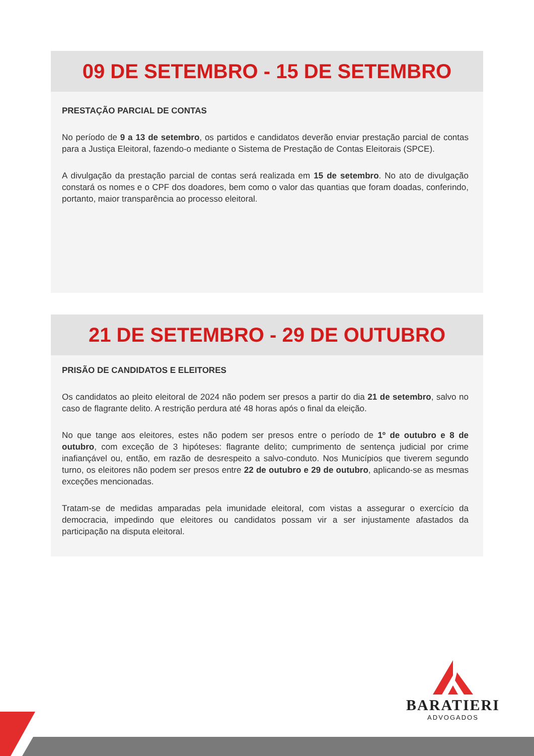09 DE SETEMBRO - 15 DE SETEMBRO
PRESTAÇÃO PARCIAL DE CONTAS
No período de 9 a 13 de setembro, os partidos e candidatos deverão enviar prestação parcial de contas para a Justiça Eleitoral, fazendo-o mediante o Sistema de Prestação de Contas Eleitorais (SPCE).
A divulgação da prestação parcial de contas será realizada em 15 de setembro. No ato de divulgação constará os nomes e o CPF dos doadores, bem como o valor das quantias que foram doadas, conferindo, portanto, maior transparência ao processo eleitoral.
21 DE SETEMBRO - 29 DE OUTUBRO
PRISÃO DE CANDIDATOS E ELEITORES
Os candidatos ao pleito eleitoral de 2024 não podem ser presos a partir do dia 21 de setembro, salvo no caso de flagrante delito. A restrição perdura até 48 horas após o final da eleição.
No que tange aos eleitores, estes não podem ser presos entre o período de 1º de outubro e 8 de outubro, com exceção de 3 hipóteses: flagrante delito; cumprimento de sentença judicial por crime inafiançável ou, então, em razão de desrespeito a salvo-conduto. Nos Municípios que tiverem segundo turno, os eleitores não podem ser presos entre 22 de outubro e 29 de outubro, aplicando-se as mesmas exceções mencionadas.
Tratam-se de medidas amparadas pela imunidade eleitoral, com vistas a assegurar o exercício da democracia, impedindo que eleitores ou candidatos possam vir a ser injustamente afastados da participação na disputa eleitoral.
BARATIERI
ADVOGADOS